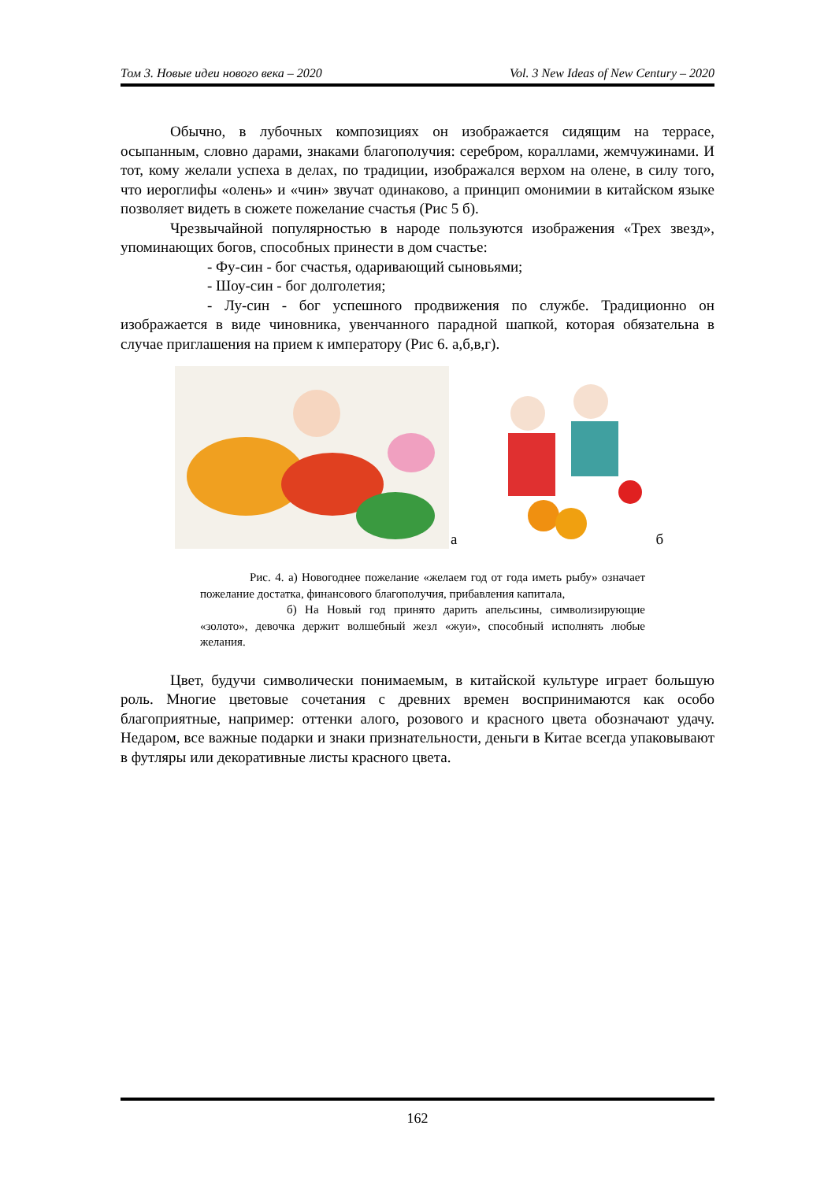Том 3. Новые идеи нового века – 2020 Vol. 3 New Ideas of New Century – 2020
Обычно, в лубочных композициях он изображается сидящим на террасе, осыпанным, словно дарами, знаками благополучия: серебром, кораллами, жемчужинами. И тот, кому желали успеха в делах, по традиции, изображался верхом на олене, в силу того, что иероглифы «олень» и «чин» звучат одинаково, а принцип омонимии в китайском языке позволяет видеть в сюжете пожелание счастья (Рис 5 б).
Чрезвычайной популярностью в народе пользуются изображения «Трех звезд», упоминающих богов, способных принести в дом счастье:
- Фу-син - бог счастья, одаривающий сыновьями;
- Шоу-син - бог долголетия;
- Лу-син - бог успешного продвижения по службе. Традиционно он изображается в виде чиновника, увенчанного парадной шапкой, которая обязательна в случае приглашения на прием к императору (Рис 6. а,б,в,г).
а б
Рис. 4. а) Новогоднее пожелание «желаем год от года иметь рыбу» означает пожелание достатка, финансового благополучия, прибавления капитала,
б) На Новый год принято дарить апельсины, символизирующие «золото», девочка держит волшебный жезл «жуи», способный исполнять любые желания.
Цвет, будучи символически понимаемым, в китайской культуре играет большую роль. Многие цветовые сочетания с древних времен воспринимаются как особо благоприятные, например: оттенки алого, розового и красного цвета обозначают удачу. Недаром, все важные подарки и знаки признательности, деньги в Китае всегда упаковывают в футляры или декоративные листы красного цвета.
162